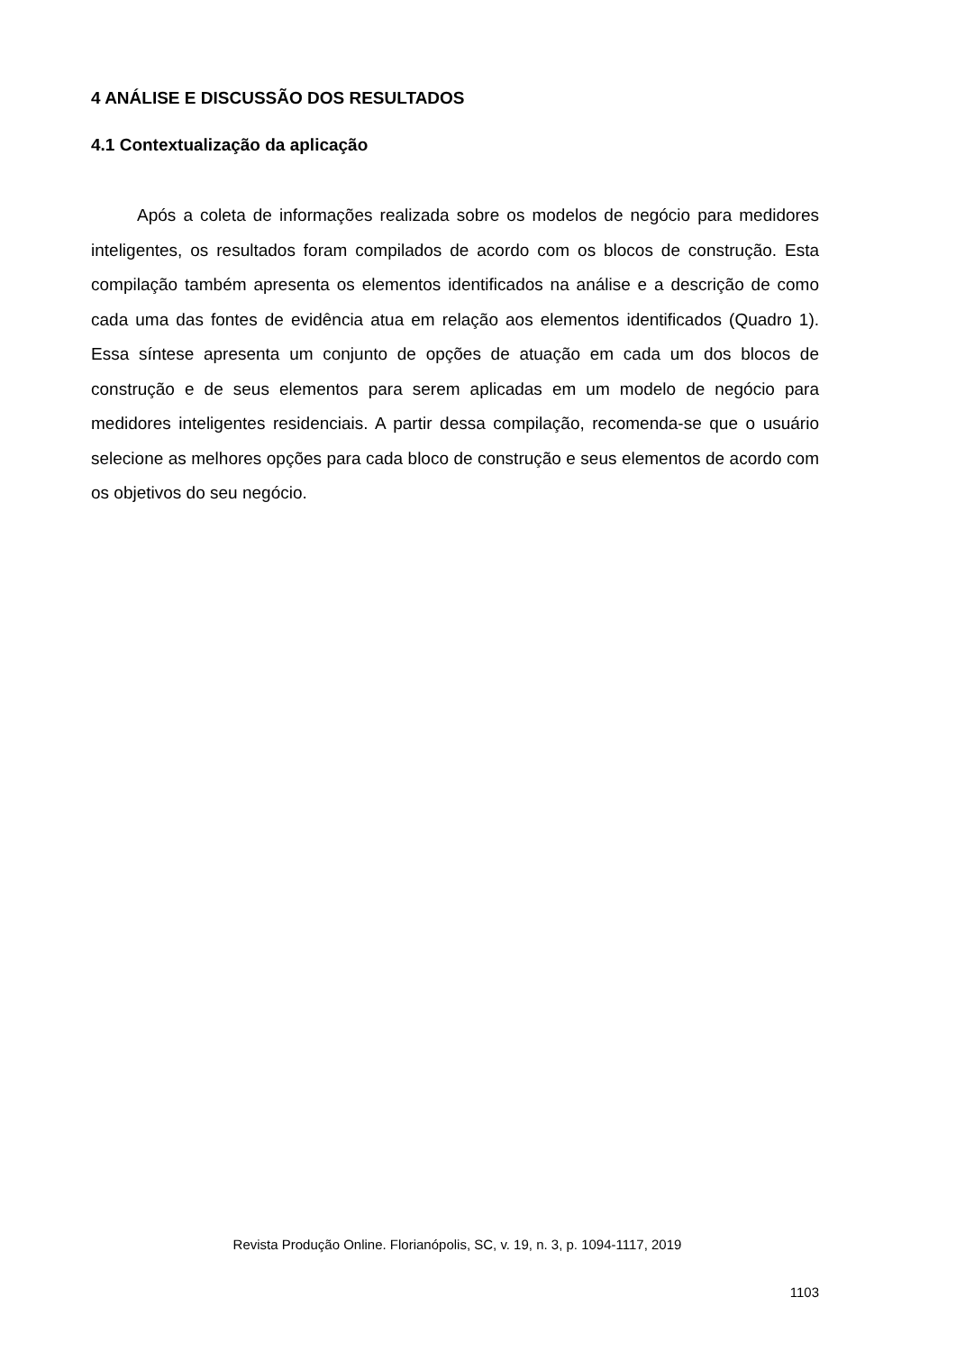4 ANÁLISE E DISCUSSÃO DOS RESULTADOS
4.1 Contextualização da aplicação
Após a coleta de informações realizada sobre os modelos de negócio para medidores inteligentes, os resultados foram compilados de acordo com os blocos de construção. Esta compilação também apresenta os elementos identificados na análise e a descrição de como cada uma das fontes de evidência atua em relação aos elementos identificados (Quadro 1). Essa síntese apresenta um conjunto de opções de atuação em cada um dos blocos de construção e de seus elementos para serem aplicadas em um modelo de negócio para medidores inteligentes residenciais. A partir dessa compilação, recomenda-se que o usuário selecione as melhores opções para cada bloco de construção e seus elementos de acordo com os objetivos do seu negócio.
Revista Produção Online. Florianópolis, SC, v. 19, n. 3, p. 1094-1117, 2019
1103